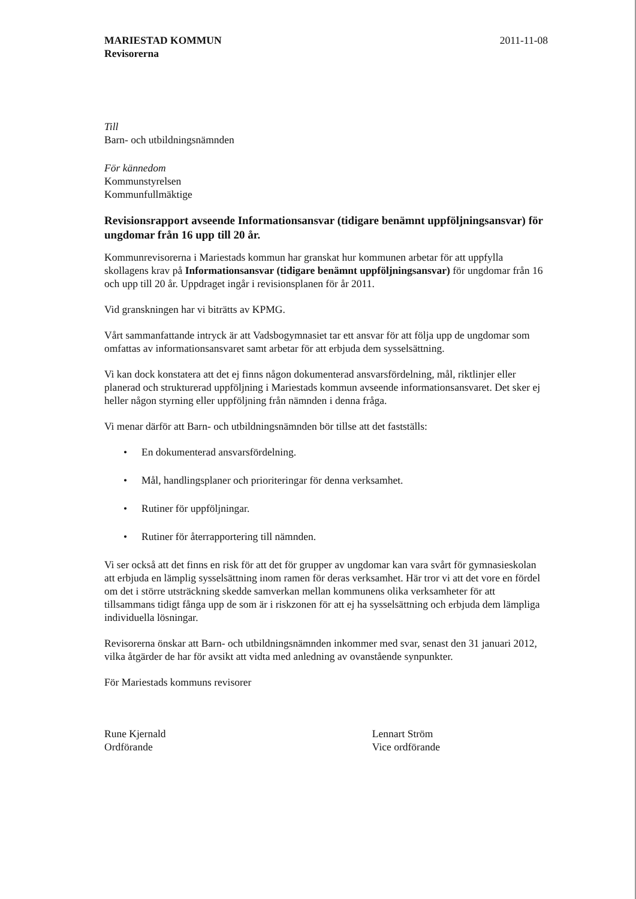MARIESTAD KOMMUN
Revisorerna
2011-11-08
Till
Barn- och utbildningsnämnden
För kännedom
Kommunstyrelsen
Kommunfullmäktige
Revisionsrapport avseende Informationsansvar (tidigare benämnt uppföljningsansvar) för ungdomar från 16 upp till 20 år.
Kommunrevisorerna i Mariestads kommun har granskat hur kommunen arbetar för att uppfylla skollagens krav på Informationsansvar (tidigare benämnt uppföljningsansvar) för ungdomar från 16 och upp till 20 år. Uppdraget ingår i revisionsplanen för år 2011.
Vid granskningen har vi biträtts av KPMG.
Vårt sammanfattande intryck är att Vadsbogymnasiet tar ett ansvar för att följa upp de ungdomar som omfattas av informationsansvaret samt arbetar för att erbjuda dem sysselsättning.
Vi kan dock konstatera att det ej finns någon dokumenterad ansvarsfördelning, mål, riktlinjer eller planerad och strukturerad uppföljning i Mariestads kommun avseende informationsansvaret. Det sker ej heller någon styrning eller uppföljning från nämnden i denna fråga.
Vi menar därför att Barn- och utbildningsnämnden bör tillse att det fastställs:
• En dokumenterad ansvarsfördelning.
• Mål, handlingsplaner och prioriteringar för denna verksamhet.
• Rutiner för uppföljningar.
• Rutiner för återrapportering till nämnden.
Vi ser också att det finns en risk för att det för grupper av ungdomar kan vara svårt för gymnasieskolan att erbjuda en lämplig sysselsättning inom ramen för deras verksamhet. Här tror vi att det vore en fördel om det i större utsträckning skedde samverkan mellan kommunens olika verksamheter för att tillsammans tidigt fånga upp de som är i riskzonen för att ej ha sysselsättning och erbjuda dem lämpliga individuella lösningar.
Revisorerna önskar att Barn- och utbildningsnämnden inkommer med svar, senast den 31 januari 2012, vilka åtgärder de har för avsikt att vidta med anledning av ovanstående synpunkter.
För Mariestads kommuns revisorer
Rune Kjernald
Ordförande
Lennart Ström
Vice ordförande